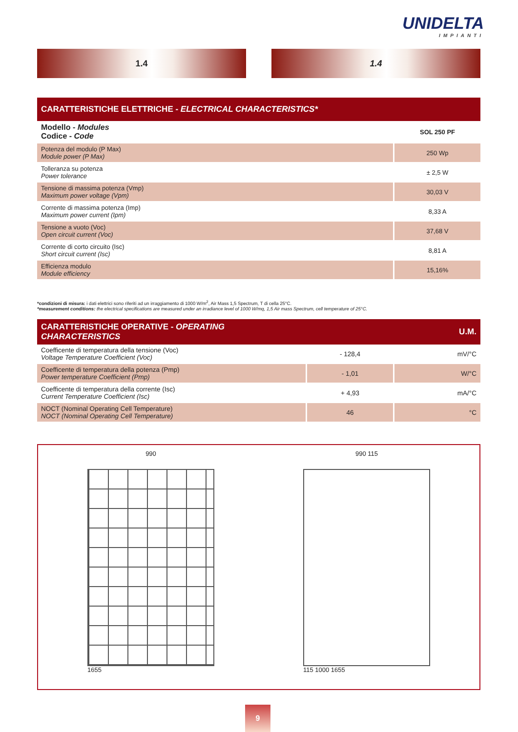UNIDELTA
IMPIANTI
1.4 1.4
| CARATTERISTICHE ELETTRICHE - ELECTRICAL CHARACTERISTICS* | |
| --- | --- |
| Modello - Modules Codice - Code | SOL 250 PF |
| Potenza del modulo (P Max) Module power (P Max) | 250 Wp |
| Tolleranza su potenza Power tolerance | ± 2,5 W |
| Tensione di massima potenza (Vmp) Maximum power voltage (Vpm) | 30,03 V |
| Corrente di massima potenza (Imp) Maximum power current (Ipm) | 8,33 A |
| Tensione a vuoto (Voc) Open circuit current (Voc) | 37,68 V |
| Corrente di corto circuito (Isc) Short circuit current (Isc) | 8,81 A |
| Efficienza modulo Module efficiency | 15,16% |
*condizioni di misura: i dati elettrici sono riferiti ad un irraggiamento di 1000 W/m<sup>2</sup>, Air Mass 1,5 Spectrum, T di cella 25°C.
*measurement conditions: the electrical specifications are measured under an irradiance level of 1000 W/mq, 1,5 Air mass Spectrum, cell temperature of 25°C.
| CARATTERISTICHE OPERATIVE - OPERATING CHARACTERISTICS | | U.M. |
| --- | --- | --- |
| Coefficente di temperatura della tensione (Voc) Voltage Temperature Coefficient (Voc) | - 128,4 | mV/°C |
| Coefficente di temperatura della potenza (Pmp) Power temperature Coefficient (Pmp) | - 1,01 | W/°C |
| Coefficente di temperatura della corrente (Isc) Current Temperature Coefficient (Isc) | + 4,93 | mA/°C |
| NOCT (Nominal Operating Cell Temperature) NOCT (Nominal Operating Cell Temperature) | 46 | °C |
990
1655
990 115
115 1000 1655
9